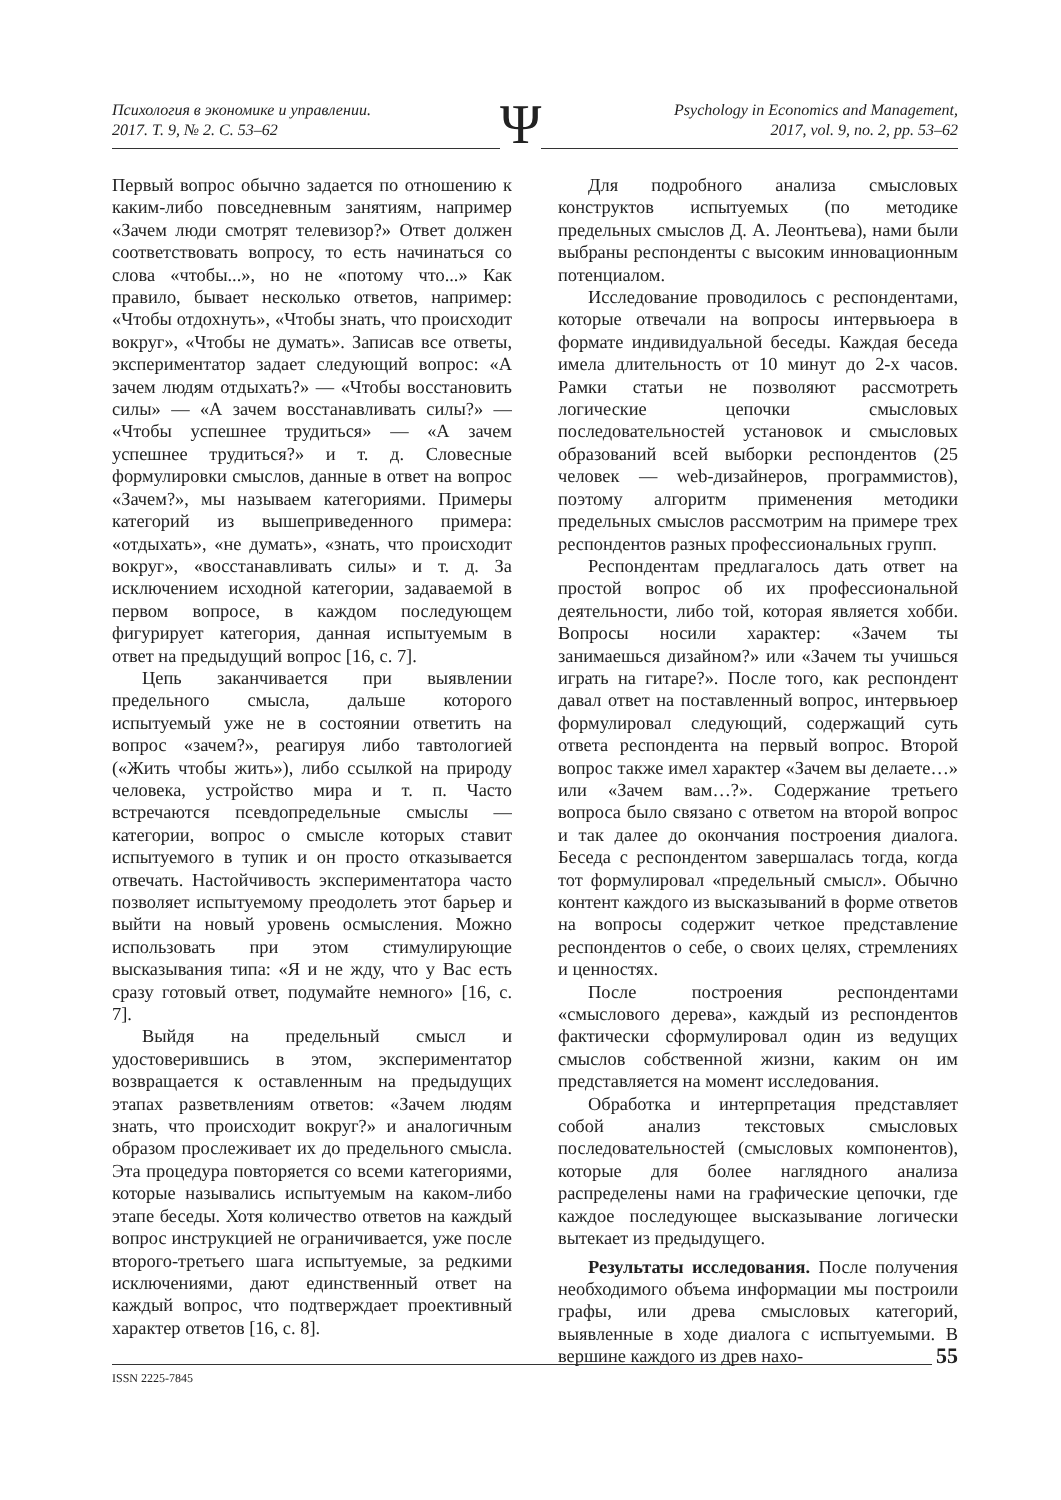Психология в экономике и управлении.
2017. Т. 9, № 2. С. 53–62
Psychology in Economics and Management,
2017, vol. 9, no. 2, pp. 53–62
Ψ
Первый вопрос обычно задается по отношению к каким-либо повседневным занятиям, например «Зачем люди смотрят телевизор?» Ответ должен соответствовать вопросу, то есть начинаться со слова «чтобы...», но не «потому что...» Как правило, бывает несколько ответов, например: «Чтобы отдохнуть», «Чтобы знать, что происходит вокруг», «Чтобы не думать». Записав все ответы, экспериментатор задает следующий вопрос: «А зачем людям отдыхать?» — «Чтобы восстановить силы» — «А зачем восстанавливать силы?» — «Чтобы успешнее трудиться» — «А зачем успешнее трудиться?» и т. д. Словесные формулировки смыслов, данные в ответ на вопрос «Зачем?», мы называем категориями. Примеры категорий из вышеприведенного примера: «отдыхать», «не думать», «знать, что происходит вокруг», «восстанавливать силы» и т. д. За исключением исходной категории, задаваемой в первом вопросе, в каждом последующем фигурирует категория, данная испытуемым в ответ на предыдущий вопрос [16, с. 7].
Цепь заканчивается при выявлении предельного смысла, дальше которого испытуемый уже не в состоянии ответить на вопрос «зачем?», реагируя либо тавтологией («Жить чтобы жить»), либо ссылкой на природу человека, устройство мира и т. п. Часто встречаются псевдопредельные смыслы — категории, вопрос о смысле которых ставит испытуемого в тупик и он просто отказывается отвечать. Настойчивость экспериментатора часто позволяет испытуемому преодолеть этот барьер и выйти на новый уровень осмысления. Можно использовать при этом стимулирующие высказывания типа: «Я и не жду, что у Вас есть сразу готовый ответ, подумайте немного» [16, с. 7].
Выйдя на предельный смысл и удостоверившись в этом, экспериментатор возвращается к оставленным на предыдущих этапах разветвлениям ответов: «Зачем людям знать, что происходит вокруг?» и аналогичным образом прослеживает их до предельного смысла. Эта процедура повторяется со всеми категориями, которые назывались испытуемым на каком-либо этапе беседы. Хотя количество ответов на каждый вопрос инструкцией не ограничивается, уже после второго-третьего шага испытуемые, за редкими исключениями, дают единственный ответ на каждый вопрос, что подтверждает проективный характер ответов [16, с. 8].
Для подробного анализа смысловых конструктов испытуемых (по методике предельных смыслов Д. А. Леонтьева), нами были выбраны респонденты с высоким инновационным потенциалом.
Исследование проводилось с респондентами, которые отвечали на вопросы интервьюера в формате индивидуальной беседы. Каждая беседа имела длительность от 10 минут до 2-х часов. Рамки статьи не позволяют рассмотреть логические цепочки смысловых последовательностей установок и смысловых образований всей выборки респондентов (25 человек — web-дизайнеров, программистов), поэтому алгоритм применения методики предельных смыслов рассмотрим на примере трех респондентов разных профессиональных групп.
Респондентам предлагалось дать ответ на простой вопрос об их профессиональной деятельности, либо той, которая является хобби. Вопросы носили характер: «Зачем ты занимаешься дизайном?» или «Зачем ты учишься играть на гитаре?». После того, как респондент давал ответ на поставленный вопрос, интервьюер формулировал следующий, содержащий суть ответа респондента на первый вопрос. Второй вопрос также имел характер «Зачем вы делаете…» или «Зачем вам…?». Содержание третьего вопроса было связано с ответом на второй вопрос и так далее до окончания построения диалога. Беседа с респондентом завершалась тогда, когда тот формулировал «предельный смысл». Обычно контент каждого из высказываний в форме ответов на вопросы содержит четкое представление респондентов о себе, о своих целях, стремлениях и ценностях.
После построения респондентами «смыслового дерева», каждый из респондентов фактически сформулировал один из ведущих смыслов собственной жизни, каким он им представляется на момент исследования.
Обработка и интерпретация представляет собой анализ текстовых смысловых последовательностей (смысловых компонентов), которые для более наглядного анализа распределены нами на графические цепочки, где каждое последующее высказывание логически вытекает из предыдущего.
Результаты исследования. После получения необходимого объема информации мы построили графы, или древа смысловых категорий, выявленные в ходе диалога с испытуемыми. В вершине каждого из древ нахо-
ISSN 2225-7845
55